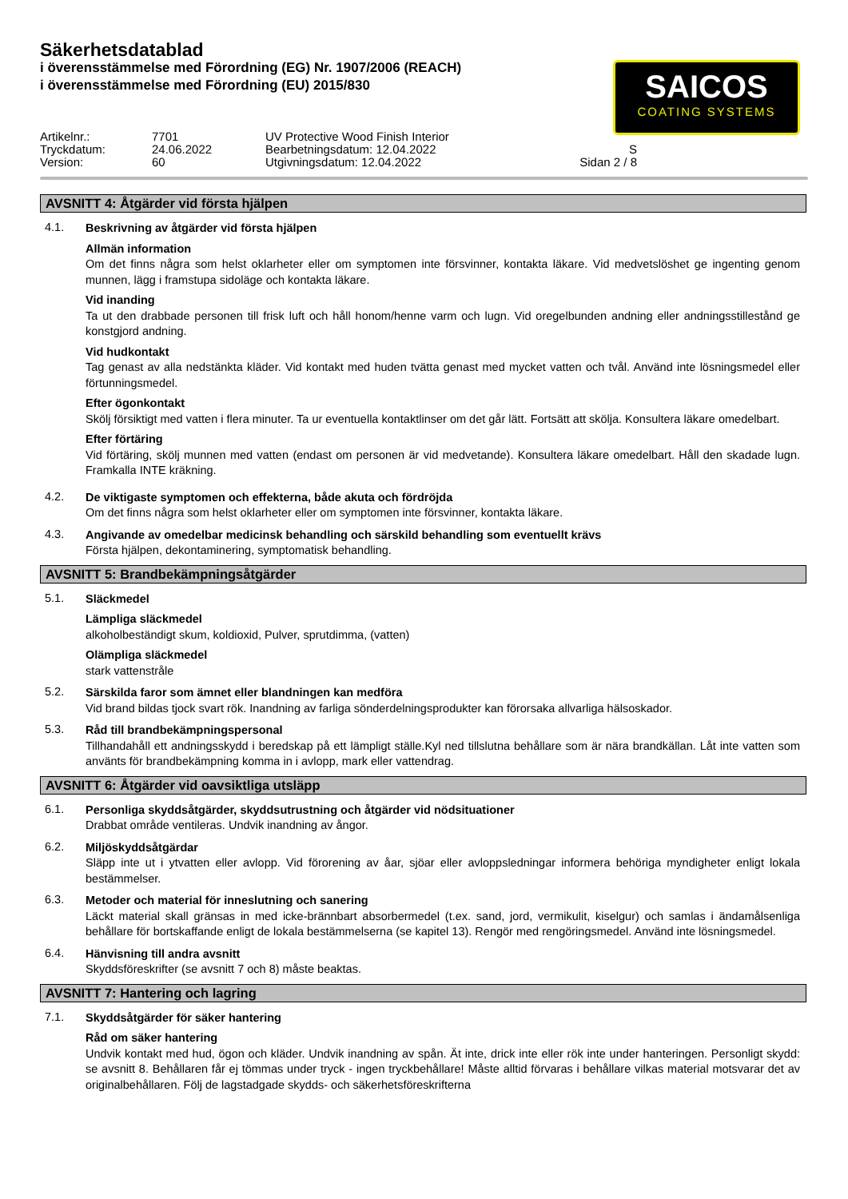Säkerhetsdatablad
i överensstämmelse med Förordning (EG) Nr. 1907/2006 (REACH)
i överensstämmelse med Förordning (EU) 2015/830
SAICOS
COATING SYSTEMS
Artikelnr.:
7701
UV Protective Wood Finish Interior
Tryckdatum:
24.06.2022
Bearbetningsdatum: 12.04.2022
S
Version:
60
Utgivningsdatum: 12.04.2022
Sidan 2 / 8
AVSNITT 4: Åtgärder vid första hjälpen
4.1.
Beskrivning av åtgärder vid första hjälpen
Allmän information
Om det finns några som helst oklarheter eller om symptomen inte försvinner, kontakta läkare. Vid medvetslöshet ge ingenting genom munnen, lägg i framstupa sidoläge och kontakta läkare.
Vid inanding
Ta ut den drabbade personen till frisk luft och håll honom/henne varm och lugn. Vid oregelbunden andning eller andningsstillestånd ge konstgjord andning.
Vid hudkontakt
Tag genast av alla nedstänkta kläder. Vid kontakt med huden tvätta genast med mycket vatten och tvål. Använd inte lösningsmedel eller förtunningsmedel.
Efter ögonkontakt
Skölj försiktigt med vatten i flera minuter. Ta ur eventuella kontaktlinser om det går lätt. Fortsätt att skölja. Konsultera läkare omedelbart.
Efter förtäring
Vid förtäring, skölj munnen med vatten (endast om personen är vid medvetande). Konsultera läkare omedelbart. Håll den skadade lugn. Framkalla INTE kräkning.
4.2.
De viktigaste symptomen och effekterna, både akuta och fördröjda
Om det finns några som helst oklarheter eller om symptomen inte försvinner, kontakta läkare.
4.3.
Angivande av omedelbar medicinsk behandling och särskild behandling som eventuellt krävs
Första hjälpen, dekontaminering, symptomatisk behandling.
AVSNITT 5: Brandbekämpningsåtgärder
5.1.
Släckmedel
Lämpliga släckmedel
alkoholbeständigt skum, koldioxid, Pulver, sprutdimma, (vatten)
Olämpliga släckmedel
stark vattenstråle
5.2.
Särskilda faror som ämnet eller blandningen kan medföra
Vid brand bildas tjock svart rök. Inandning av farliga sönderdelningsprodukter kan förorsaka allvarliga hälsoskador.
5.3.
Råd till brandbekämpningspersonal
Tillhandahåll ett andningsskydd i beredskap på ett lämpligt ställe.Kyl ned tillslutna behållare som är nära brandkällan. Låt inte vatten som använts för brandbekämpning komma in i avlopp, mark eller vattendrag.
AVSNITT 6: Åtgärder vid oavsiktliga utsläpp
6.1.
Personliga skyddsåtgärder, skyddsutrustning och åtgärder vid nödsituationer
Drabbat område ventileras. Undvik inandning av ångor.
6.2.
Miljöskyddsåtgärdar
Släpp inte ut i ytvatten eller avlopp. Vid förorening av åar, sjöar eller avloppsledningar informera behöriga myndigheter enligt lokala bestämmelser.
6.3.
Metoder och material för inneslutning och sanering
Läckt material skall gränsas in med icke-brännbart absorbermedel (t.ex. sand, jord, vermikulit, kiselgur) och samlas i ändamålsenliga behållare för bortskaffande enligt de lokala bestämmelserna (se kapitel 13). Rengör med rengöringsmedel. Använd inte lösningsmedel.
6.4.
Hänvisning till andra avsnitt
Skyddsföreskrifter (se avsnitt 7 och 8) måste beaktas.
AVSNITT 7: Hantering och lagring
7.1.
Skyddsåtgärder för säker hantering
Råd om säker hantering
Undvik kontakt med hud, ögon och kläder. Undvik inandning av spån. Ät inte, drick inte eller rök inte under hanteringen. Personligt skydd: se avsnitt 8. Behållaren får ej tömmas under tryck - ingen tryckbehållare! Måste alltid förvaras i behållare vilkas material motsvarar det av originalbehållaren. Följ de lagstadgade skydds- och säkerhetsföreskrifterna